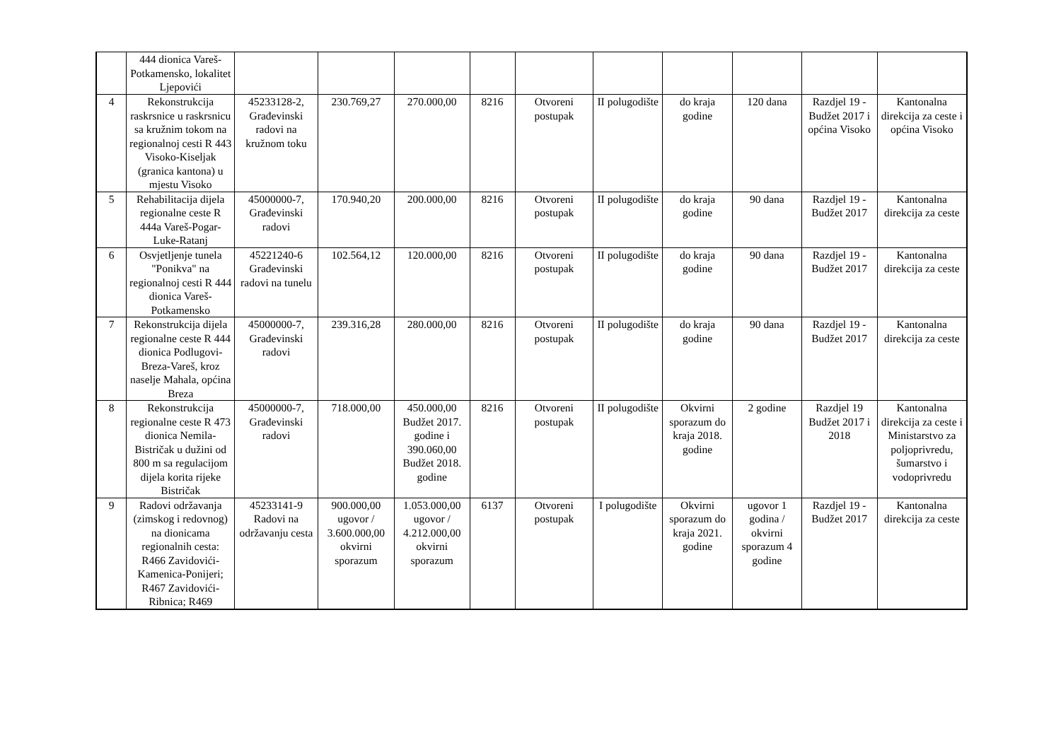| | 444 dionica Vareš-Potkamensko, lokalitet Ljepovići | | | | | | | | | | |
| 4 | Rekonstrukcija raskrsnice u raskrsnicu sa kružnim tokom na regionalnoj cesti R 443 Visoko-Kiseljak (granica kantona) u mjestu Visoko | 45233128-2, Građevinski radovi na kružnom toku | 230.769,27 | 270.000,00 | 8216 | Otvoreni postupak | II polugodište | do kraja godine | 120 dana | Razdjel 19 - Budžet 2017 i općina Visoko | Kantonalna direkcija za ceste i općina Visoko |
| 5 | Rehabilitacija dijela regionalne ceste R 444a Vareš-Pogar-Luke-Ratanj | 45000000-7, Građevinski radovi | 170.940,20 | 200.000,00 | 8216 | Otvoreni postupak | II polugodište | do kraja godine | 90 dana | Razdjel 19 - Budžet 2017 | Kantonalna direkcija za ceste |
| 6 | Osvjetljenje tunela "Ponikva" na regionalnoj cesti R 444 dionica Vareš-Potkamensko | 45221240-6 Građevinski radovi na tunelu | 102.564,12 | 120.000,00 | 8216 | Otvoreni postupak | II polugodište | do kraja godine | 90 dana | Razdjel 19 - Budžet 2017 | Kantonalna direkcija za ceste |
| 7 | Rekonstrukcija dijela regionalne ceste R 444 dionica Podlugovi-Breza-Vareš, kroz naselje Mahala, općina Breza | 45000000-7, Građevinski radovi | 239.316,28 | 280.000,00 | 8216 | Otvoreni postupak | II polugodište | do kraja godine | 90 dana | Razdjel 19 - Budžet 2017 | Kantonalna direkcija za ceste |
| 8 | Rekonstrukcija regionalne ceste R 473 dionica Nemila-Bistričak u dužini od 800 m sa regulacijom dijela korita rijeke Bistričak | 45000000-7, Građevinski radovi | 718.000,00 | 450.000,00 Budžet 2017. godine i 390.060,00 Budžet 2018. godine | 8216 | Otvoreni postupak | II polugodište | Okvirni sporazum do kraja 2018. godine | 2 godine | Razdjel 19 Budžet 2017 i 2018 | Kantonalna direkcija za ceste i Ministarstvo za poljoprivredu, šumarstvo i vodoprivredu |
| 9 | Radovi održavanja (zimskog i redovnog) na dionicama regionalnih cesta: R466 Zavidovići-Kamenica-Ponijeri; R467 Zavidovići-Ribnica; R469 | 45233141-9 Radovi na održavanju cesta | 900.000,00 ugovor / 3.600.000,00 okvirni sporazum | 1.053.000,00 ugovor / 4.212.000,00 okvirni sporazum | 6137 | Otvoreni postupak | I polugodište | Okvirni sporazum do kraja 2021. godine | ugovor 1 godina / okvirni sporazum 4 godine | Razdjel 19 - Budžet 2017 | Kantonalna direkcija za ceste |